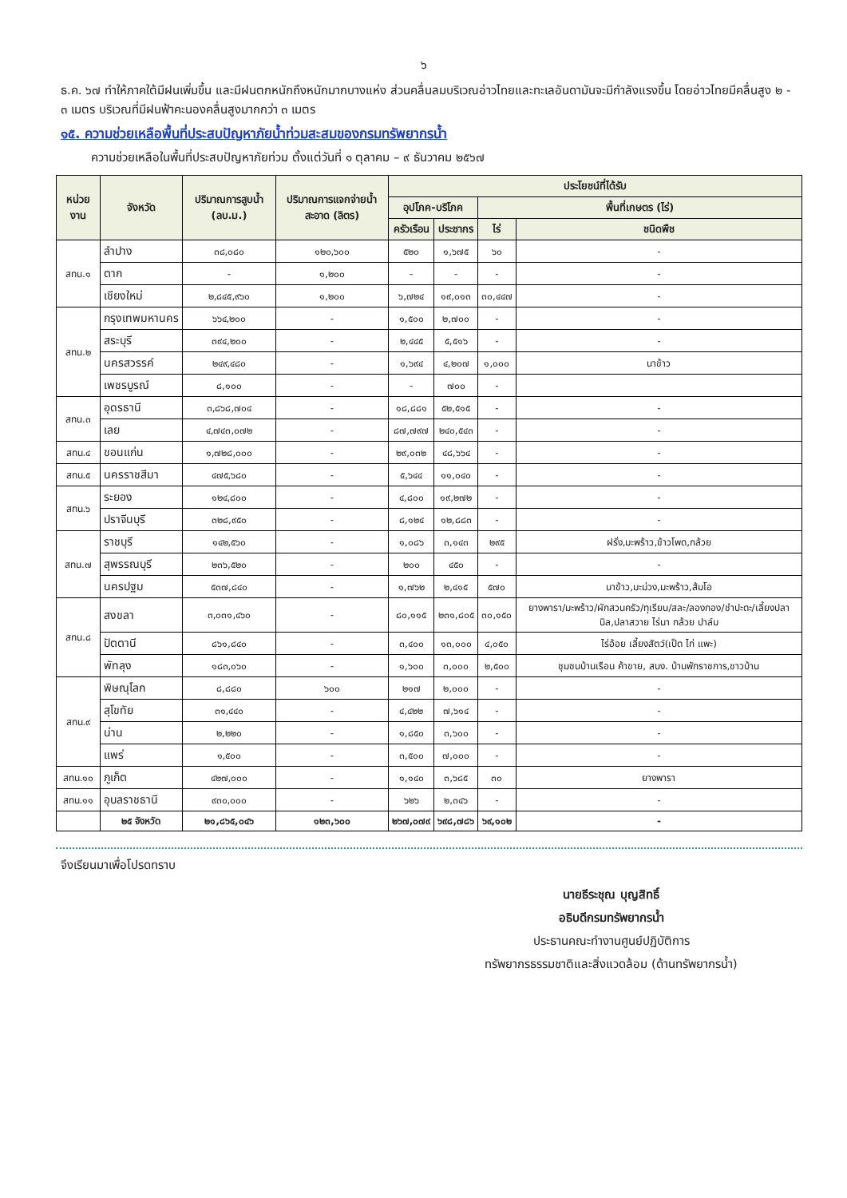๖
ธ.ค. ๖๗ ทำให้ภาคใต้มีฝนเพิ่มขึ้น และมีฝนตกหนักถึงหนักมากบางแห่ง ส่วนคลื่นลมบริเวณอ่าวไทยและทะเลอันดามันจะมีกำลังแรงขึ้น โดยอ่าวไทยมีคลื่นสูง ๒ - ๓ เมตร บริเวณที่มีฝนฟ้าคะนองคลื่นสูงมากกว่า ๓ เมตร
๑๕. ความช่วยเหลือพื้นที่ประสบปัญหาภัยน้ำท่วมสะสมของกรมทรัพยากรน้ำ
ความช่วยเหลือในพื้นที่ประสบปัญหาภัยท่วม ตั้งแต่วันที่ ๑ ตุลาคม – ๙ ธันวาคม ๒๕๖๗
| หน่วยงาน | จังหวัด | ปริมาณการสูบน้ำ (ลบ.ม.) | ปริมาณการแจกจ่ายน้ำสะอาด (ลิตร) | ประโยชน์ที่ได้รับ | | | |
| --- | --- | --- | --- | --- | --- | --- | --- |
| | | | | อุปโภค-บริโภค | | พื้นที่เกษตร (ไร่) | |
| | | | | ครัวเรือน | ประชากร | ไร่ | ชนิดพืช |
| สทน.๑ | ลำปาง | ๓๘,๐๘๐ | ๑๒๐,๖๐๐ | ๕๒๐ | ๑,๖๗๕ | ๖๐ | - |
| | ตาก | - | ๑,๒๐๐ | - | - | - | - |
| | เชียงใหม่ | ๒,๘๔๕,๙๖๐ | ๑,๒๐๐ | ๖,๗๒๔ | ๑๙,๐๑๓ | ๓๐,๔๔๗ | - |
| สทน.๒ | กรุงเทพมหานคร | ๖๖๔,๒๐๐ | - | ๑,๕๐๐ | ๒,๗๐๐ | - | - |
| | สระบุรี | ๓๙๔,๒๐๐ | - | ๒,๔๔๕ | ๕,๕๑๖ | - | - |
| | นครสวรรค์ | ๒๔๙,๔๘๐ | - | ๑,๖๙๔ | ๔,๒๐๗ | ๑,๐๐๐ | นาข้าว |
| | เพชรบูรณ์ | ๘,๑๐๐ | - | - | ๗๐๐ | - | |
| สทน.๓ | อุดรธานี | ๓,๘๖๘,๗๐๔ | - | ๑๘,๘๘๑ | ๕๒,๕๑๕ | - | - |
| | เลย | ๔,๗๔๓,๐๗๒ | - | ๘๗,๗๙๗ | ๒๔๐,๕๔๓ | - | - |
| สทน.๔ | ขอนแก่น | ๑,๗๒๘,๐๐๐ | - | ๒๙,๐๓๒ | ๔๘,๖๖๔ | - | - |
| สทน.๕ | นครราชสีมา | ๔๗๕,๖๘๐ | - | ๕,๖๔๔ | ๑๑,๐๔๐ | - | - |
| สทน.๖ | ระยอง | ๑๒๔,๘๐๐ | - | ๔,๘๐๐ | ๑๙,๒๗๒ | - | - |
| | ปราจีนบุรี | ๓๒๘,๙๕๐ | - | ๘,๑๒๔ | ๑๒,๘๘๓ | - | - |
| สทน.๗ | ราชบุรี | ๑๔๒,๕๖๐ | - | ๑,๐๘๖ | ๓,๑๔๓ | ๒๙๕ | ฝรั่ง,มะพร้าว,ข้าวโพด,กล้วย |
| | สุพรรณบุรี | ๒๓๖,๕๒๐ | - | ๒๐๐ | ๔๕๐ | - | - |
| | นครปฐม | ๕๓๗,๘๔๐ | - | ๑,๗๖๒ | ๒,๔๑๕ | ๕๗๐ | นาข้าว,มะม่วง,มะพร้าว,ส้มโอ |
| สทน.๘ | สงขลา | ๓,๐๓๑,๔๖๐ | - | ๘๐,๑๑๕ | ๒๓๑,๘๐๕ | ๓๐,๑๕๐ | ยางพารา/มะพร้าว/ผักสวนครัว/ทุเรียน/สละ/ลองกอง/ชำปะดะ/เลี้ยงปลานิล,ปลาสวาย ไร่นา กล้วย ปาล์ม |
| | ปัตตานี | ๘๖๑,๘๔๐ | - | ๓,๔๐๐ | ๑๓,๐๐๐ | ๔,๐๕๐ | ไร่อ้อย เลี้ยงสัตว์(เป็ด ไก่ แพะ) |
| | พัทลุง | ๑๘๓,๐๖๐ | - | ๑,๖๐๐ | ๓,๐๐๐ | ๒,๕๐๐ | ชุมชนบ้านเรือน ค้าขาย, สนง. บ้านพักราชการ,ชาวบ้าน |
| สทน.๙ | พิษณุโลก | ๘,๘๘๐ | ๖๐๐ | ๒๑๗ | ๒,๐๐๐ | - | - |
| | สุโขทัย | ๓๑,๔๔๐ | - | ๔,๔๒๒ | ๗,๖๑๔ | - | - |
| | น่าน | ๒,๒๒๐ | - | ๑,๘๕๐ | ๓,๖๐๐ | - | - |
| | แพร่ | ๑,๕๐๐ | - | ๓,๕๐๐ | ๗,๐๐๐ | - | - |
| สทน.๑๐ | ภูเก็ต | ๔๒๗,๐๐๐ | - | ๑,๑๔๐ | ๓,๖๘๕ | ๓๐ | ยางพารา |
| สทน.๑๑ | อุบลราชธานี | ๙๓๐,๐๐๐ | - | ๖๒๖ | ๒,๓๔๖ | - | - |
| | ๒๕ จังหวัด | ๒๑,๘๖๕,๐๔๖ | ๑๒๓,๖๐๐ | ๒๖๗,๐๗๙ | ๖๙๘,๗๘๖ | ๖๙,๑๐๒ | - |
จึงเรียนมาเพื่อโปรดทราบ
นายธีระชุณ บุญสิทธิ์
อธิบดีกรมทรัพยากรน้ำ
ประธานคณะทำงานศูนย์ปฏิบัติการ
ทรัพยากรธรรมชาติและสิ่งแวดล้อม (ด้านทรัพยากรน้ำ)